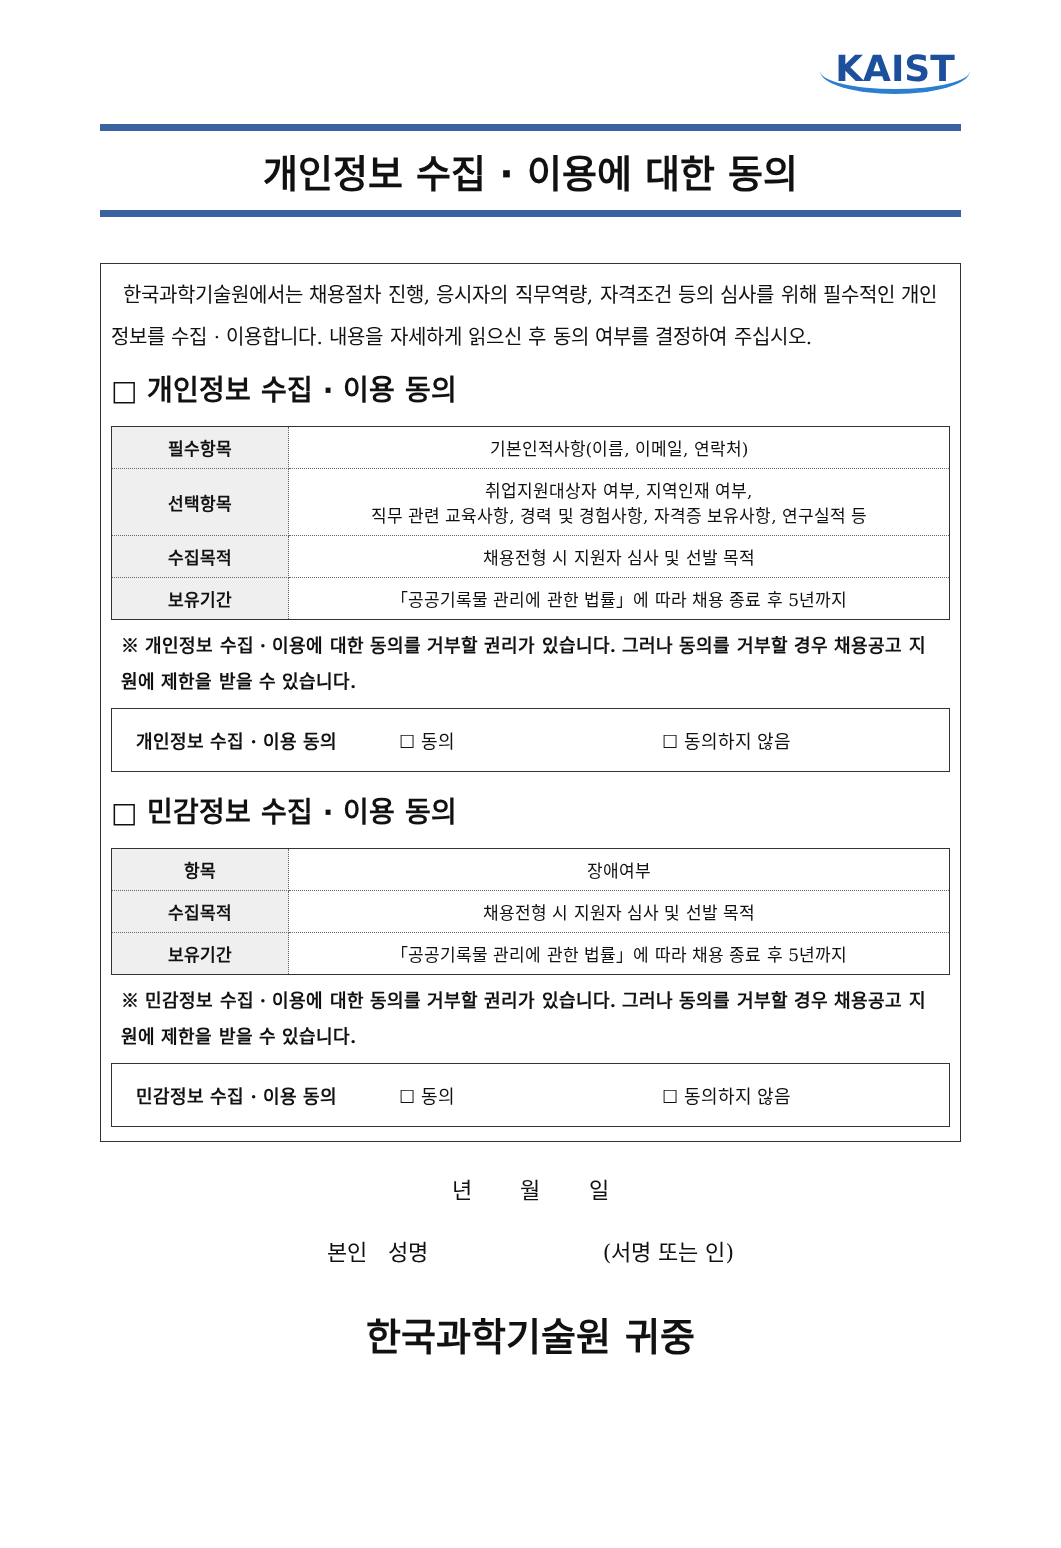KAIST
개인정보 수집 · 이용에 대한 동의
한국과학기술원에서는 채용절차 진행, 응시자의 직무역량, 자격조건 등의 심사를 위해 필수적인 개인정보를 수집 · 이용합니다. 내용을 자세하게 읽으신 후 동의 여부를 결정하여 주십시오.
□ 개인정보 수집 · 이용 동의
| 필수항목 | 기본인적사항(이름, 이메일, 연락처) |
| 선택항목 | 취업지원대상자 여부, 지역인재 여부, 직무 관련 교육사항, 경력 및 경험사항, 자격증 보유사항, 연구실적 등 |
| 수집목적 | 채용전형 시 지원자 심사 및 선발 목적 |
| 보유기간 | 「공공기록물 관리에 관한 법률」에 따라 채용 종료 후 5년까지 |
※ 개인정보 수집 · 이용에 대한 동의를 거부할 권리가 있습니다. 그러나 동의를 거부할 경우 채용공고 지원에 제한을 받을 수 있습니다.
개인정보 수집 · 이용 동의 ☐ 동의 ☐ 동의하지 않음
□ 민감정보 수집 · 이용 동의
| 항목 | 장애여부 |
| 수집목적 | 채용전형 시 지원자 심사 및 선발 목적 |
| 보유기간 | 「공공기록물 관리에 관한 법률」에 따라 채용 종료 후 5년까지 |
※ 민감정보 수집 · 이용에 대한 동의를 거부할 권리가 있습니다. 그러나 동의를 거부할 경우 채용공고 지원에 제한을 받을 수 있습니다.
민감정보 수집 · 이용 동의 ☐ 동의 ☐ 동의하지 않음
년 월 일
본인 성명 (서명 또는 인)
한국과학기술원 귀중